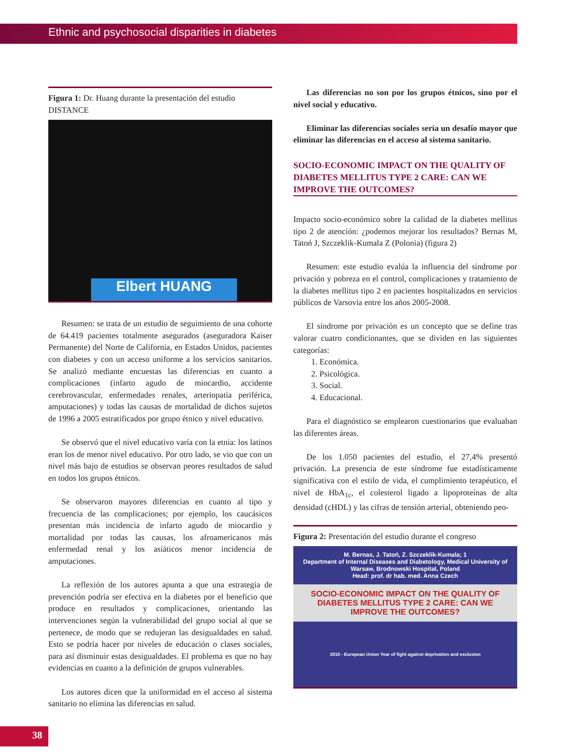Ethnic and psychosocial disparities in diabetes
Figura 1: Dr. Huang durante la presentación del estudio DISTANCE
Elbert HUANG
Resumen: se trata de un estudio de seguimiento de una cohorte de 64.419 pacientes totalmente asegurados (aseguradora Kaiser Permanente) del Norte de California, en Estados Unidos, pacientes con diabetes y con un acceso uniforme a los servicios sanitarios. Se analizó mediante encuestas las diferencias en cuanto a complicaciones (infarto agudo de miocardio, accidente cerebrovascular, enfermedades renales, arteriopatía periférica, amputaciones) y todas las causas de mortalidad de dichos sujetos de 1996 a 2005 estratificados por grupo étnico y nivel educativo.
Se observó que el nivel educativo varía con la etnia: los latinos eran los de menor nivel educativo. Por otro lado, se vio que con un nivel más bajo de estudios se observan peores resultados de salud en todos los grupos étnicos.
Se observaron mayores diferencias en cuanto al tipo y frecuencia de las complicaciones; por ejemplo, los caucásicos presentan más incidencia de infarto agudo de miocardio y mortalidad por todas las causas, los afroamericanos más enfermedad renal y los asiáticos menor incidencia de amputaciones.
La reflexión de los autores apunta a que una estrategia de prevención podría ser efectiva en la diabetes por el beneficio que produce en resultados y complicaciones, orientando las intervenciones según la vulnerabilidad del grupo social al que se pertenece, de modo que se redujeran las desigualdades en salud. Esto se podría hacer por niveles de educación o clases sociales, para así disminuir estas desigualdades. El problema es que no hay evidencias en cuanto a la definición de grupos vulnerables.
Los autores dicen que la uniformidad en el acceso al sistema sanitario no elimina las diferencias en salud.
Las diferencias no son por los grupos étnicos, sino por el nivel social y educativo.
Eliminar las diferencias sociales sería un desafío mayor que eliminar las diferencias en el acceso al sistema sanitario.
SOCIO-ECONOMIC IMPACT ON THE QUALITY OF DIABETES MELLITUS TYPE 2 CARE: CAN WE IMPROVE THE OUTCOMES?
Impacto socio-económico sobre la calidad de la diabetes mellitus tipo 2 de atención: ¿podemos mejorar los resultados? Bernas M, Tatoń J, Szczeklik-Kumala Z (Polonia) (figura 2)
Resumen: este estudio evalúa la influencia del síndrome por privación y pobreza en el control, complicaciones y tratamiento de la diabetes mellitus tipo 2 en pacientes hospitalizados en servicios públicos de Varsovia entre los años 2005-2008.
El síndrome por privación es un concepto que se define tras valorar cuatro condicionantes, que se dividen en las siguientes categorías:
1. Económica.
2. Psicológica.
3. Social.
4. Educacional.
Para el diagnóstico se emplearon cuestionarios que evaluaban las diferentes áreas.
De los 1.050 pacientes del estudio, el 27,4% presentó privación. La presencia de este síndrome fue estadísticamente significativa con el estilo de vida, el cumplimiento terapéutico, el nivel de HbA<sub>1c</sub>, el colesterol ligado a lipoproteínas de alta densidad (cHDL) y las cifras de tensión arterial, obteniendo peo-
Figura 2: Presentación del estudio durante el congreso
M. Bernas, J. Tatoń, Z. Szczeklik-Kumala; 1
Department of Internal Diseases and Diabetology, Medical University of Warsaw, Brodnowski Hospital, Poland
Head: prof. dr hab. med. Anna Czech
SOCIO-ECONOMIC IMPACT ON THE QUALITY OF DIABETES MELLITUS TYPE 2 CARE: CAN WE IMPROVE THE OUTCOMES?
2010 - European Union Year of fight against deprivation and exclusion
38